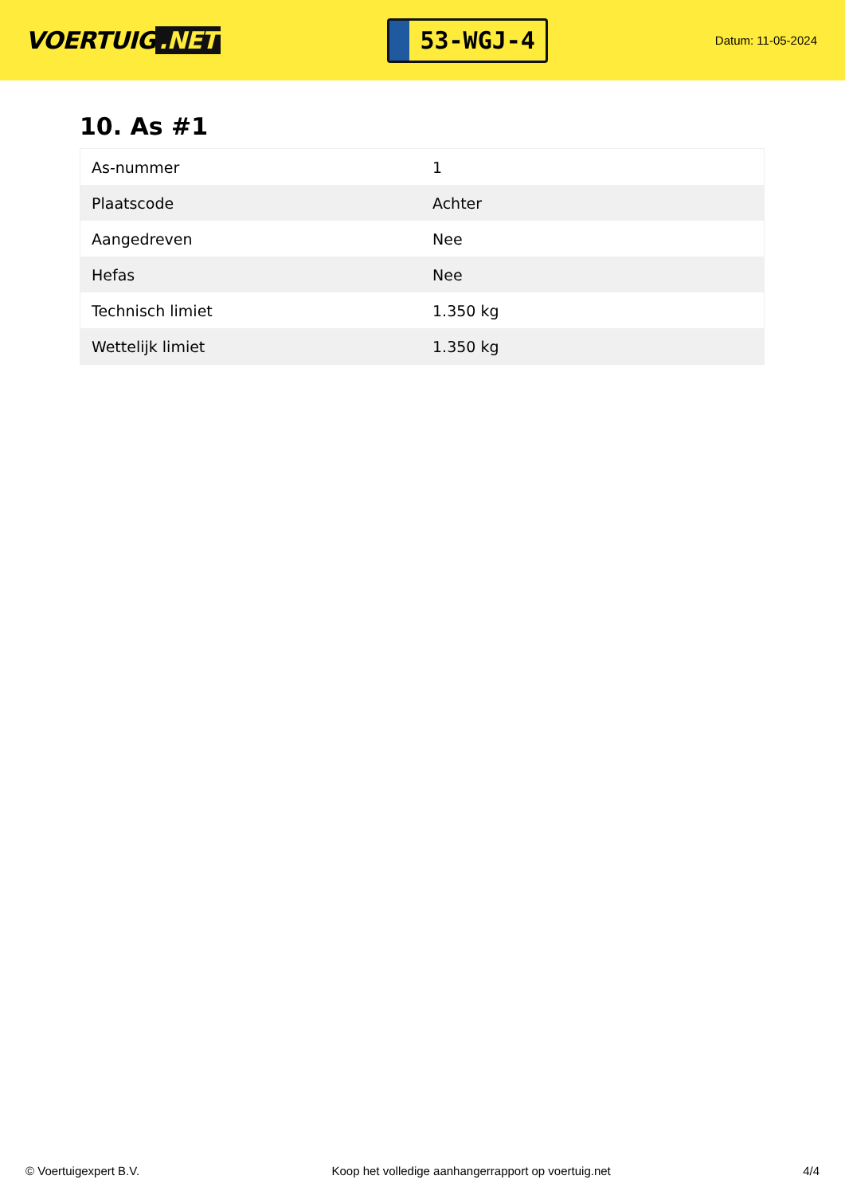VOERTUIG.NET
53-WGJ-4
Datum: 11-05-2024
10. As #1
| As-nummer | 1 |
| Plaatscode | Achter |
| Aangedreven | Nee |
| Hefas | Nee |
| Technisch limiet | 1.350 kg |
| Wettelijk limiet | 1.350 kg |
© Voertuigexpert B.V. Koop het volledige aanhangerrapport op voertuig.net 4/4